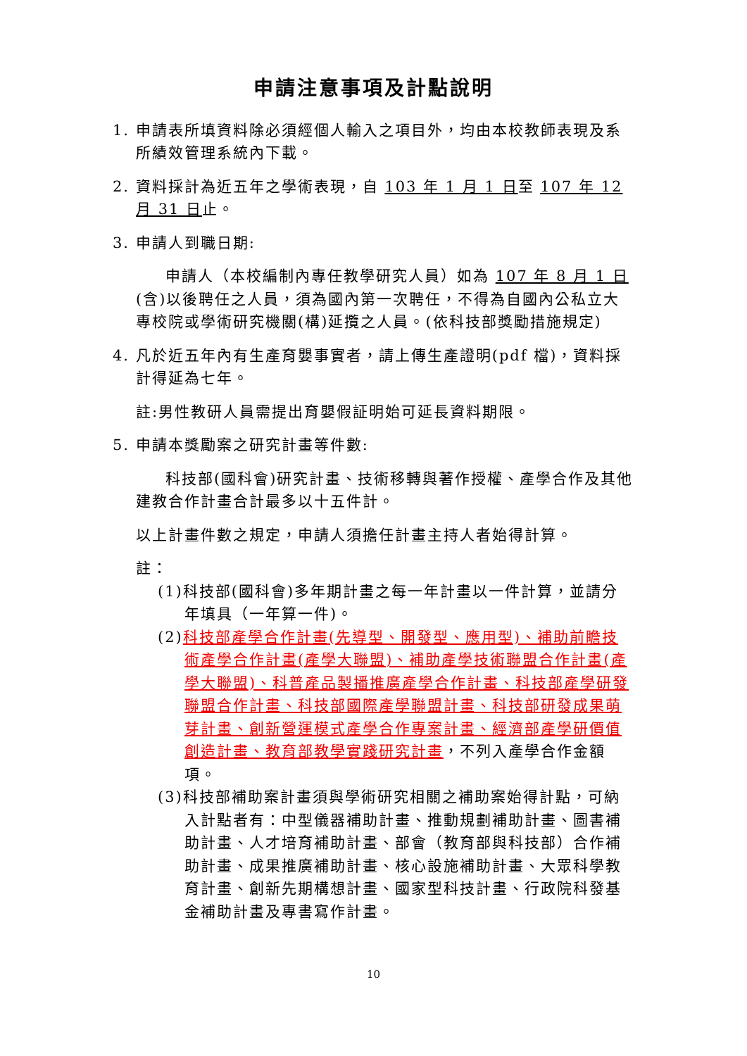申請注意事項及計點說明
1. 申請表所填資料除必須經個人輸入之項目外，均由本校教師表現及系所績效管理系統內下載。
2. 資料採計為近五年之學術表現，自 103 年 1 月 1 日至 107 年 12 月 31 日止。
3. 申請人到職日期:
申請人（本校編制內專任教學研究人員）如為 107 年 8 月 1 日(含)以後聘任之人員，須為國內第一次聘任，不得為自國內公私立大專校院或學術研究機關(構)延攬之人員。(依科技部獎勵措施規定)
4. 凡於近五年內有生產育嬰事實者，請上傳生產證明(pdf 檔)，資料採計得延為七年。
註:男性教研人員需提出育嬰假証明始可延長資料期限。
5. 申請本獎勵案之研究計畫等件數:
科技部(國科會)研究計畫、技術移轉與著作授權、產學合作及其他建教合作計畫合計最多以十五件計。
以上計畫件數之規定，申請人須擔任計畫主持人者始得計算。
註：
(1)科技部(國科會)多年期計畫之每一年計畫以一件計算，並請分年填具（一年算一件)。
(2)科技部產學合作計畫(先導型、開發型、應用型)、補助前瞻技術產學合作計畫(產學大聯盟)、補助產學技術聯盟合作計畫(產學大聯盟)、科普產品製播推廣產學合作計畫、科技部產學研發聯盟合作計畫、科技部國際產學聯盟計畫、科技部研發成果萌芽計畫、創新營運模式產學合作專案計畫、經濟部產學研價值創造計畫、教育部教學實踐研究計畫，不列入產學合作金額項。
(3)科技部補助案計畫須與學術研究相關之補助案始得計點，可納入計點者有：中型儀器補助計畫、推動規劃補助計畫、圖書補助計畫、人才培育補助計畫、部會（教育部與科技部）合作補助計畫、成果推廣補助計畫、核心設施補助計畫、大眾科學教育計畫、創新先期構想計畫、國家型科技計畫、行政院科發基金補助計畫及專書寫作計畫。
10